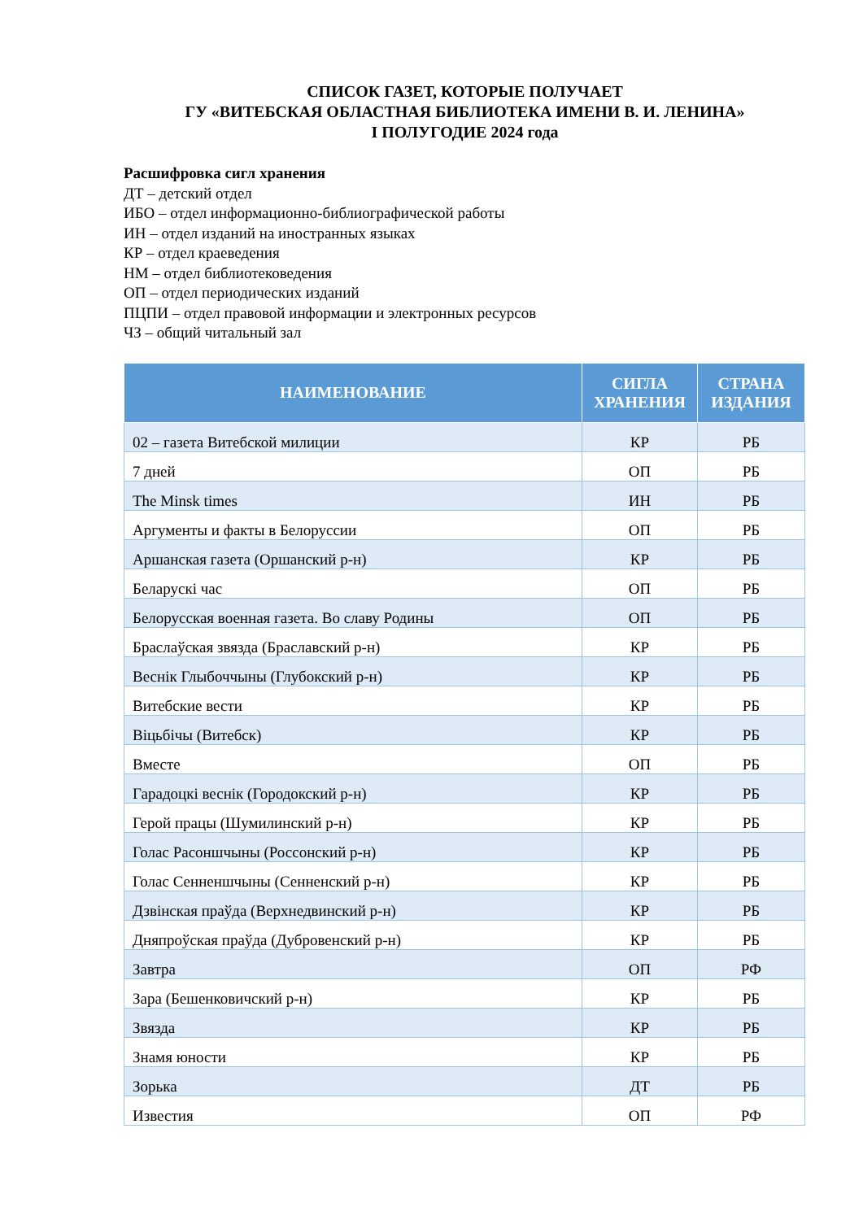СПИСОК ГАЗЕТ, КОТОРЫЕ ПОЛУЧАЕТ
ГУ «ВИТЕБСКАЯ ОБЛАСТНАЯ БИБЛИОТЕКА ИМЕНИ В. И. ЛЕНИНА»
I ПОЛУГОДИЕ 2024 года
Расшифровка сигл хранения
ДТ – детский отдел
ИБО – отдел информационно-библиографической работы
ИН – отдел изданий на иностранных языках
КР – отдел краеведения
НМ – отдел библиотековедения
ОП – отдел периодических изданий
ПЦПИ – отдел правовой информации и электронных ресурсов
ЧЗ – общий читальный зал
| НАИМЕНОВАНИЕ | СИГЛА ХРАНЕНИЯ | СТРАНА ИЗДАНИЯ |
| --- | --- | --- |
| 02 – газета Витебской милиции | КР | РБ |
| 7 дней | ОП | РБ |
| The Minsk times | ИН | РБ |
| Аргументы и факты в Белоруссии | ОП | РБ |
| Аршанская газета (Оршанский р-н) | КР | РБ |
| Беларускі час | ОП | РБ |
| Белорусская военная газета. Во славу Родины | ОП | РБ |
| Браслаўская звязда (Браславский р-н) | КР | РБ |
| Веснік Глыбоччыны (Глубокский р-н) | КР | РБ |
| Витебские вести | КР | РБ |
| Віцьбічы (Витебск) | КР | РБ |
| Вместе | ОП | РБ |
| Гарадоцкі веснік (Городокский р-н) | КР | РБ |
| Герой працы (Шумилинский р-н) | КР | РБ |
| Голас Расоншчыны (Россонский р-н) | КР | РБ |
| Голас Сенненшчыны (Сенненский р-н) | КР | РБ |
| Дзвінская праўда (Верхнедвинский р-н) | КР | РБ |
| Дняпроўская праўда (Дубровенский р-н) | КР | РБ |
| Завтра | ОП | РФ |
| Зара (Бешенковичский р-н) | КР | РБ |
| Звязда | КР | РБ |
| Знамя юности | КР | РБ |
| Зорька | ДТ | РБ |
| Известия | ОП | РФ |